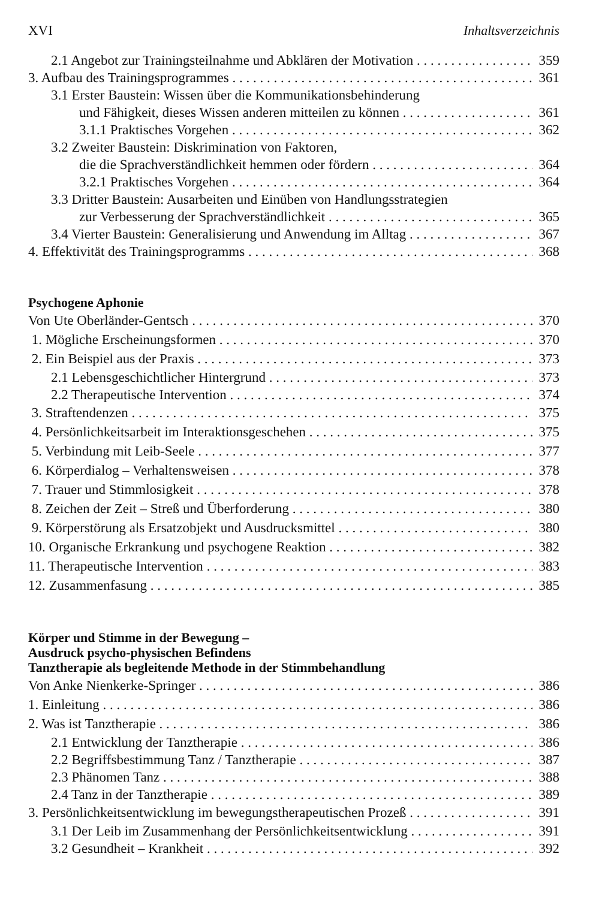XVI Inhaltsverzeichnis
2.1 Angebot zur Trainingsteilnahme und Abklären der Motivation 359
3. Aufbau des Trainingsprogrammes 361
3.1 Erster Baustein: Wissen über die Kommunikationsbehinderung
und Fähigkeit, dieses Wissen anderen mitteilen zu können 361
3.1.1 Praktisches Vorgehen 362
3.2 Zweiter Baustein: Diskrimination von Faktoren,
die die Sprachverständlichkeit hemmen oder fördern 364
3.2.1 Praktisches Vorgehen 364
3.3 Dritter Baustein: Ausarbeiten und Einüben von Handlungsstrategien
zur Verbesserung der Sprachverständlichkeit 365
3.4 Vierter Baustein: Generalisierung und Anwendung im Alltag 367
4. Effektivität des Trainingsprogramms 368
Psychogene Aphonie
Von Ute Oberländer-Gentsch 370
1. Mögliche Erscheinungsformen 370
2. Ein Beispiel aus der Praxis 373
2.1 Lebensgeschichtlicher Hintergrund 373
2.2 Therapeutische Intervention 374
3. Straftendenzen 375
4. Persönlichkeitsarbeit im Interaktionsgeschehen 375
5. Verbindung mit Leib-Seele 377
6. Körperdialog – Verhaltensweisen 378
7. Trauer und Stimmlosigkeit 378
8. Zeichen der Zeit – Streß und Überforderung 380
9. Körperstörung als Ersatzobjekt und Ausdrucksmittel 380
10. Organische Erkrankung und psychogene Reaktion 382
11. Therapeutische Intervention 383
12. Zusammenfasung 385
Körper und Stimme in der Bewegung –
Ausdruck psycho-physischen Befindens
Tanztherapie als begleitende Methode in der Stimmbehandlung
Von Anke Nienkerke-Springer 386
1. Einleitung 386
2. Was ist Tanztherapie 386
2.1 Entwicklung der Tanztherapie 386
2.2 Begriffsbestimmung Tanz / Tanztherapie 387
2.3 Phänomen Tanz 388
2.4 Tanz in der Tanztherapie 389
3. Persönlichkeitsentwicklung im bewegungstherapeutischen Prozeß 391
3.1 Der Leib im Zusammenhang der Persönlichkeitsentwicklung 391
3.2 Gesundheit – Krankheit 392